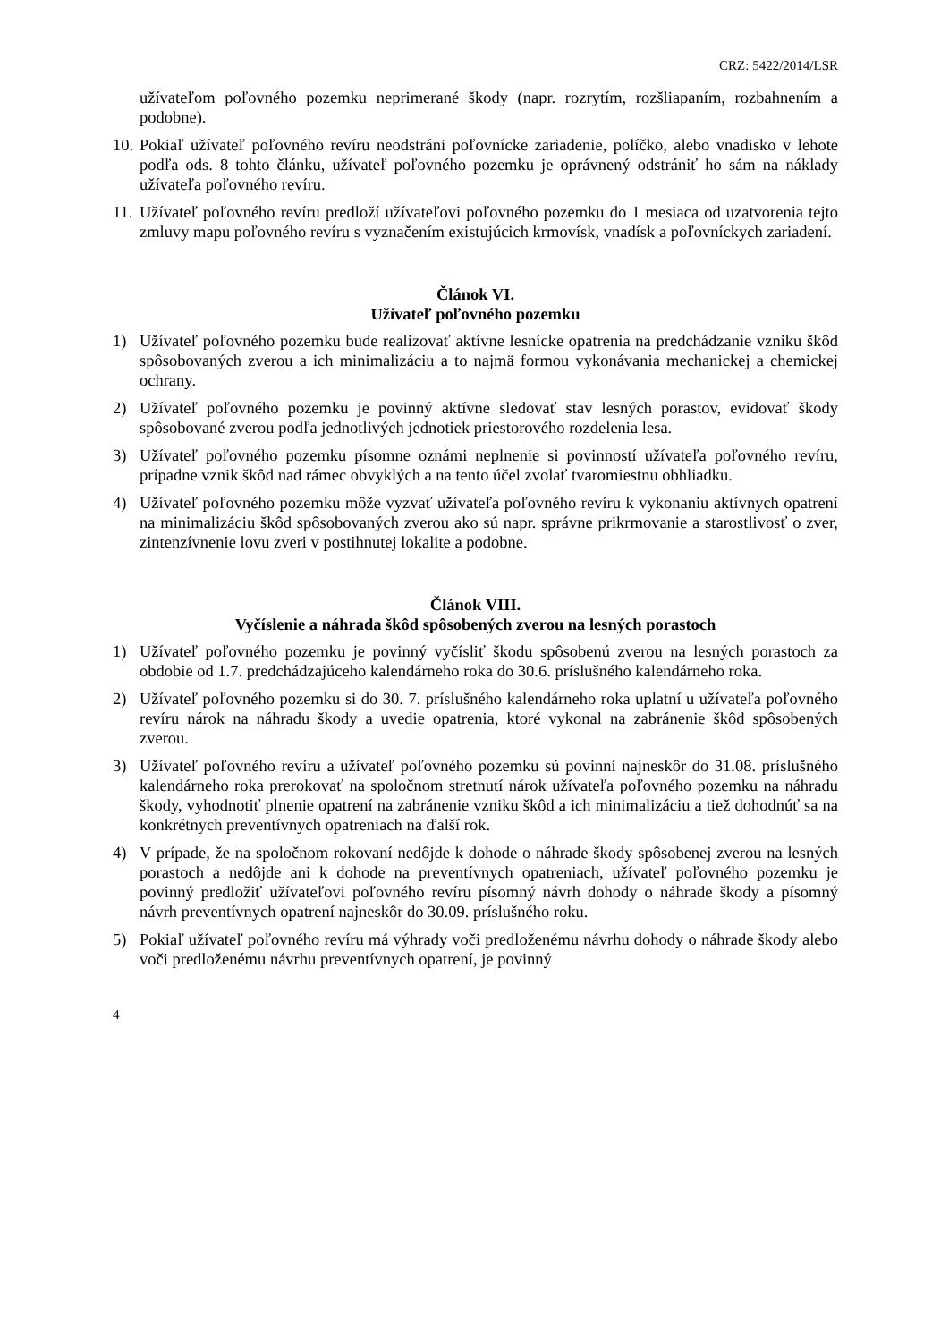CRZ: 5422/2014/LSR
užívateľom poľovného pozemku neprimerané škody (napr. rozrytím, rozšliapaním, rozbahnením a podobne).
10. Pokiaľ užívateľ poľovného revíru neodstráni poľovnícke zariadenie, políčko, alebo vnadisko v lehote podľa ods. 8 tohto článku, užívateľ poľovného pozemku je oprávnený odstrániť ho sám na náklady užívateľa poľovného revíru.
11. Užívateľ poľovného revíru predloží užívateľovi poľovného pozemku do 1 mesiaca od uzatvorenia tejto zmluvy mapu poľovného revíru s vyznačením existujúcich krmovísk, vnadísk a poľovníckych zariadení.
Článok VI.
Užívateľ poľovného pozemku
1) Užívateľ poľovného pozemku bude realizovať aktívne lesnícke opatrenia na predchádzanie vzniku škôd spôsobovaných zverou a ich minimalizáciu a to najmä formou vykonávania mechanickej a chemickej ochrany.
2) Užívateľ poľovného pozemku je povinný aktívne sledovať stav lesných porastov, evidovať škody spôsobované zverou podľa jednotlivých jednotiek priestorového rozdelenia lesa.
3) Užívateľ poľovného pozemku písomne oznámi neplnenie si povinností užívateľa poľovného revíru, prípadne vznik škôd nad rámec obvyklých a na tento účel zvolať tvaromiestnu obhliadku.
4) Užívateľ poľovného pozemku môže vyzvať užívateľa poľovného revíru k vykonaniu aktívnych opatrení na minimalizáciu škôd spôsobovaných zverou ako sú napr. správne prikrmovanie a starostlivosť o zver, zintenzívnenie lovu zveri v postihnutej lokalite a podobne.
Článok VIII.
Vyčíslenie a náhrada škôd spôsobených zverou na lesných porastoch
1) Užívateľ poľovného pozemku je povinný vyčísliť škodu spôsobenú zverou na lesných porastoch za obdobie od 1.7. predchádzajúceho kalendárneho roka do 30.6. príslušného kalendárneho roka.
2) Užívateľ poľovného pozemku si do 30. 7. príslušného kalendárneho roka uplatní u užívateľa poľovného revíru nárok na náhradu škody a uvedie opatrenia, ktoré vykonal na zabránenie škôd spôsobených zverou.
3) Užívateľ poľovného revíru a užívateľ poľovného pozemku sú povinní najneskôr do 31.08. príslušného kalendárneho roka prerokovať na spoločnom stretnutí nárok užívateľa poľovného pozemku na náhradu škody, vyhodnotiť plnenie opatrení na zabránenie vzniku škôd a ich minimalizáciu a tiež dohodnúť sa na konkrétnych preventívnych opatreniach na ďalší rok.
4) V prípade, že na spoločnom rokovaní nedôjde k dohode o náhrade škody spôsobenej zverou na lesných porastoch a nedôjde ani k dohode na preventívnych opatreniach, užívateľ poľovného pozemku je povinný predložiť užívateľovi poľovného revíru písomný návrh dohody o náhrade škody a písomný návrh preventívnych opatrení najneskôr do 30.09. príslušného roku.
5) Pokiaľ užívateľ poľovného revíru má výhrady voči predloženému návrhu dohody o náhrade škody alebo voči predloženému návrhu preventívnych opatrení, je povinný
4